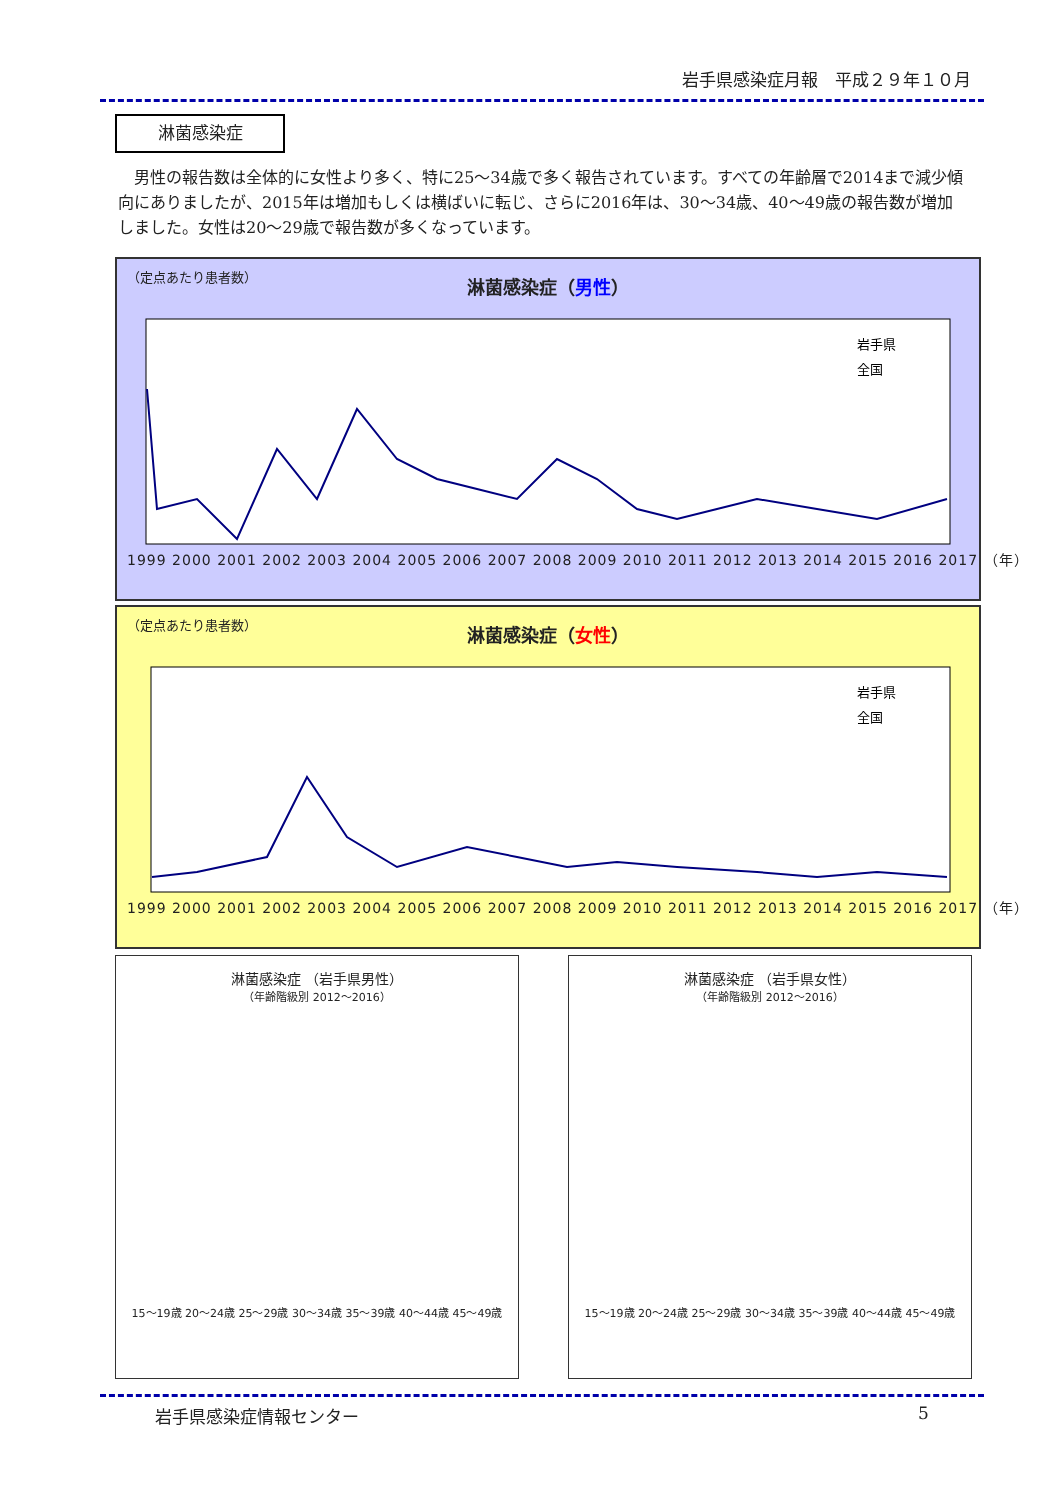岩手県感染症月報　平成２９年１０月
淋菌感染症
男性の報告数は全体的に女性より多く、特に25～34歳で多く報告されています。すべての年齢層で2014まで減少傾向にありましたが、2015年は増加もしくは横ばいに転じ、さらに2016年は、30～34歳、40～49歳の報告数が増加しました。女性は20～29歳で報告数が多くなっています。
（定点あたり患者数）
淋菌感染症（男性）
岩手県
全国
1999 2000 2001 2002 2003 2004 2005 2006 2007 2008 2009 2010 2011 2012 2013 2014 2015 2016 2017 （年）
（定点あたり患者数）
淋菌感染症（女性）
岩手県
全国
1999 2000 2001 2002 2003 2004 2005 2006 2007 2008 2009 2010 2011 2012 2013 2014 2015 2016 2017 （年）
淋菌感染症 （岩手県男性）
（年齢階級別 2012～2016）
15～19歳 20～24歳 25～29歳 30～34歳 35～39歳 40～44歳 45～49歳
淋菌感染症 （岩手県女性）
（年齢階級別 2012～2016）
15～19歳 20～24歳 25～29歳 30～34歳 35～39歳 40～44歳 45～49歳
岩手県感染症情報センター 5